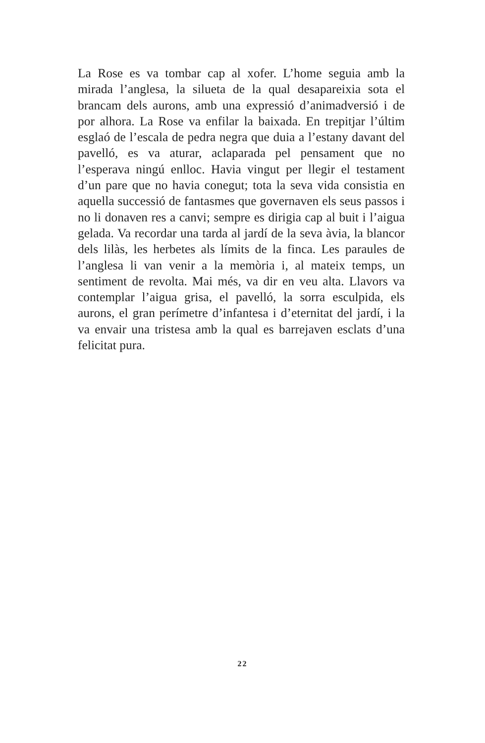La Rose es va tombar cap al xofer. L’home seguia amb la mirada l’anglesa, la silueta de la qual desapareixia sota el brancam dels aurons, amb una expressió d’animadversió i de por alhora. La Rose va enfilar la baixada. En trepitjar l’últim esglaó de l’escala de pedra negra que duia a l’estany davant del pavelló, es va aturar, aclaparada pel pensament que no l’esperava ningú enlloc. Havia vingut per llegir el testament d’un pare que no havia conegut; tota la seva vida consistia en aquella successió de fantasmes que governaven els seus passos i no li donaven res a canvi; sempre es dirigia cap al buit i l’aigua gelada. Va recordar una tarda al jardí de la seva àvia, la blancor dels lilàs, les herbetes als límits de la finca. Les paraules de l’anglesa li van venir a la memòria i, al mateix temps, un sentiment de revolta. Mai més, va dir en veu alta. Llavors va contemplar l’aigua grisa, el pavelló, la sorra esculpida, els aurons, el gran perímetre d’infantesa i d’eternitat del jardí, i la va envair una tristesa amb la qual es barrejaven esclats d’una felicitat pura.
22